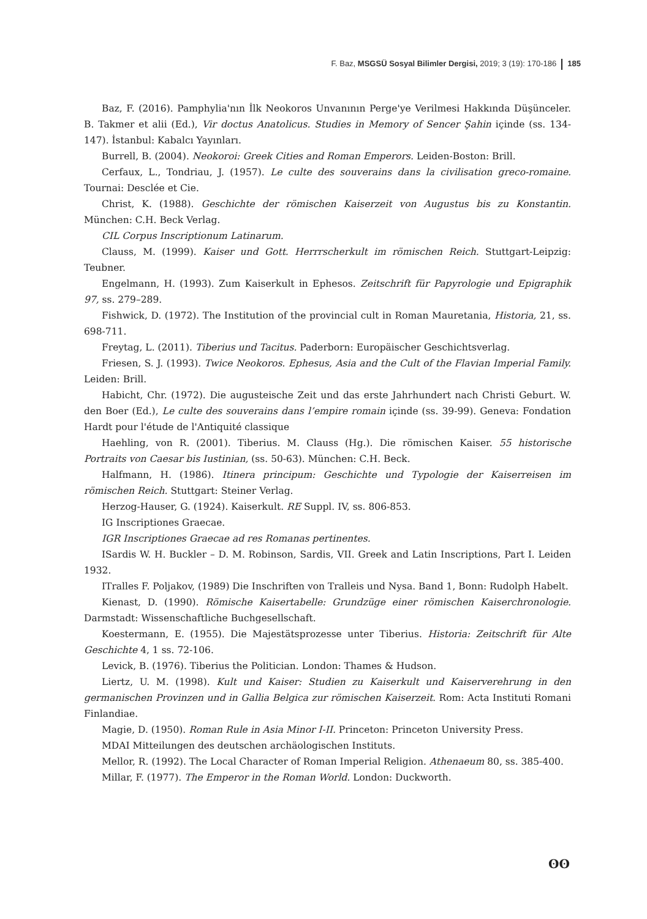F. Baz, MSGSÜ Sosyal Bilimler Dergisi, 2019; 3 (19): 170-186 185
Baz, F. (2016). Pamphylia'nın İlk Neokoros Unvanının Perge'ye Verilmesi Hakkında Düşünceler. B. Takmer et alii (Ed.), Vir doctus Anatolicus. Studies in Memory of Sencer Şahin içinde (ss. 134-147). İstanbul: Kabalcı Yayınları.
Burrell, B. (2004). Neokoroi: Greek Cities and Roman Emperors. Leiden-Boston: Brill.
Cerfaux, L., Tondriau, J. (1957). Le culte des souverains dans la civilisation greco-romaine. Tournai: Desclée et Cie.
Christ, K. (1988). Geschichte der römischen Kaiserzeit von Augustus bis zu Konstantin. München: C.H. Beck Verlag.
CIL Corpus Inscriptionum Latinarum.
Clauss, M. (1999). Kaiser und Gott. Herrrscherkult im römischen Reich. Stuttgart-Leipzig: Teubner.
Engelmann, H. (1993). Zum Kaiserkult in Ephesos. Zeitschrift für Papyrologie und Epigraphik 97, ss. 279–289.
Fishwick, D. (1972). The Institution of the provincial cult in Roman Mauretania, Historia, 21, ss. 698-711.
Freytag, L. (2011). Tiberius und Tacitus. Paderborn: Europäischer Geschichtsverlag.
Friesen, S. J. (1993). Twice Neokoros. Ephesus, Asia and the Cult of the Flavian Imperial Family. Leiden: Brill.
Habicht, Chr. (1972). Die augusteische Zeit und das erste Jahrhundert nach Christi Geburt. W. den Boer (Ed.), Le culte des souverains dans l’empire romain içinde (ss. 39-99). Geneva: Fondation Hardt pour l'étude de l'Antiquité classique
Haehling, von R. (2001). Tiberius. M. Clauss (Hg.). Die römischen Kaiser. 55 historische Portraits von Caesar bis Iustinian, (ss. 50-63). München: C.H. Beck.
Halfmann, H. (1986). Itinera principum: Geschichte und Typologie der Kaiserreisen im römischen Reich. Stuttgart: Steiner Verlag.
Herzog-Hauser, G. (1924). Kaiserkult. RE Suppl. IV, ss. 806-853.
IG Inscriptiones Graecae.
IGR Inscriptiones Graecae ad res Romanas pertinentes.
ISardis W. H. Buckler – D. M. Robinson, Sardis, VII. Greek and Latin Inscriptions, Part I. Leiden 1932.
ITralles F. Poljakov, (1989) Die Inschriften von Tralleis und Nysa. Band 1, Bonn: Rudolph Habelt.
Kienast, D. (1990). Römische Kaisertabelle: Grundzüge einer römischen Kaiserchronologie. Darmstadt: Wissenschaftliche Buchgesellschaft.
Koestermann, E. (1955). Die Majestätsprozesse unter Tiberius. Historia: Zeitschrift für Alte Geschichte 4, 1 ss. 72-106.
Levick, B. (1976). Tiberius the Politician. London: Thames & Hudson.
Liertz, U. M. (1998). Kult und Kaiser: Studien zu Kaiserkult und Kaiserverehrung in den germanischen Provinzen und in Gallia Belgica zur römischen Kaiserzeit. Rom: Acta Instituti Romani Finlandiae.
Magie, D. (1950). Roman Rule in Asia Minor I-II. Princeton: Princeton University Press.
MDAI Mitteilungen des deutschen archäologischen Instituts.
Mellor, R. (1992). The Local Character of Roman Imperial Religion. Athenaeum 80, ss. 385-400.
Millar, F. (1977). The Emperor in the Roman World. London: Duckworth.
ʘʘ